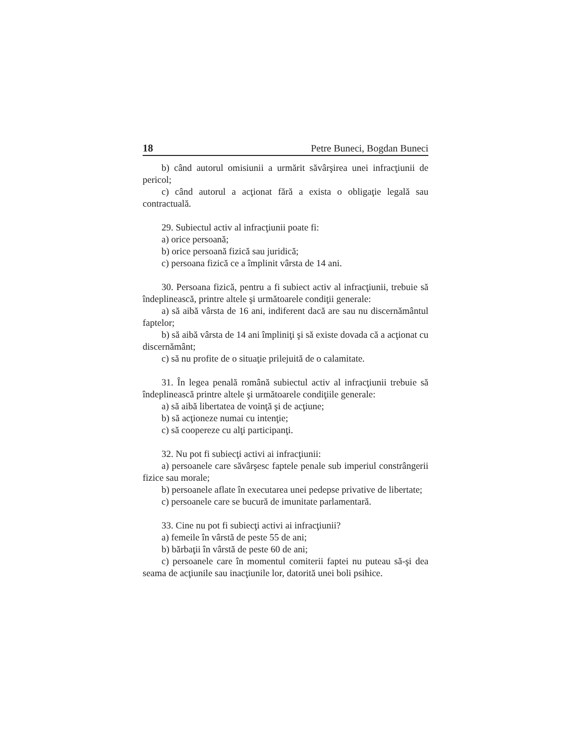18 Petre Buneci, Bogdan Buneci
b) când autorul omisiunii a urmărit săvârşirea unei infracţiunii de pericol;
c) când autorul a acţionat fără a exista o obligaţie legală sau contractuală.
29. Subiectul activ al infracţiunii poate fi:
a) orice persoană;
b) orice persoană fizică sau juridică;
c) persoana fizică ce a împlinit vârsta de 14 ani.
30. Persoana fizică, pentru a fi subiect activ al infracţiunii, trebuie să îndeplinească, printre altele şi următoarele condiţii generale:
a) să aibă vârsta de 16 ani, indiferent dacă are sau nu discernământul faptelor;
b) să aibă vârsta de 14 ani împliniţi şi să existe dovada că a acţionat cu discernământ;
c) să nu profite de o situaţie prilejuită de o calamitate.
31. În legea penală română subiectul activ al infracţiunii trebuie să îndeplinească printre altele şi următoarele condiţiile generale:
a) să aibă libertatea de voinţă şi de acţiune;
b) să acţioneze numai cu intenţie;
c) să coopereze cu alţi participanţi.
32. Nu pot fi subiecţi activi ai infracţiunii:
a) persoanele care săvârşesc faptele penale sub imperiul constrângerii fizice sau morale;
b) persoanele aflate în executarea unei pedepse privative de libertate;
c) persoanele care se bucură de imunitate parlamentară.
33. Cine nu pot fi subiecţi activi ai infracţiunii?
a) femeile în vârstă de peste 55 de ani;
b) bărbaţii în vârstă de peste 60 de ani;
c) persoanele care în momentul comiterii faptei nu puteau să-şi dea seama de acţiunile sau inacţiunile lor, datorită unei boli psihice.